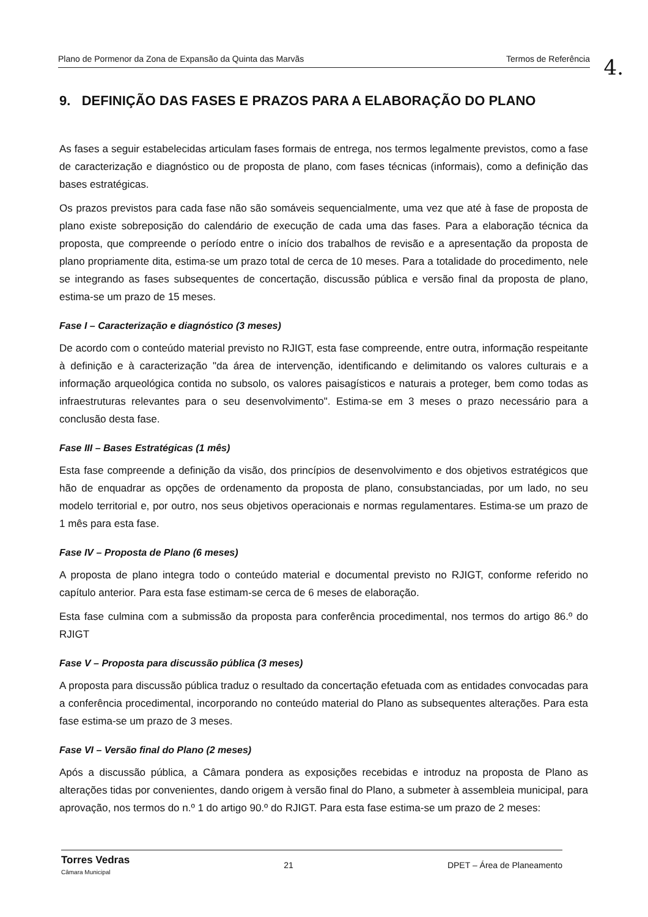Plano de Pormenor da Zona de Expansão da Quinta das Marvãs Termos de Referência 4.
9. DEFINIÇÃO DAS FASES E PRAZOS PARA A ELABORAÇÃO DO PLANO
As fases a seguir estabelecidas articulam fases formais de entrega, nos termos legalmente previstos, como a fase de caracterização e diagnóstico ou de proposta de plano, com fases técnicas (informais), como a definição das bases estratégicas.
Os prazos previstos para cada fase não são somáveis sequencialmente, uma vez que até à fase de proposta de plano existe sobreposição do calendário de execução de cada uma das fases. Para a elaboração técnica da proposta, que compreende o período entre o início dos trabalhos de revisão e a apresentação da proposta de plano propriamente dita, estima-se um prazo total de cerca de 10 meses. Para a totalidade do procedimento, nele se integrando as fases subsequentes de concertação, discussão pública e versão final da proposta de plano, estima-se um prazo de 15 meses.
Fase I – Caracterização e diagnóstico (3 meses)
De acordo com o conteúdo material previsto no RJIGT, esta fase compreende, entre outra, informação respeitante à definição e à caracterização "da área de intervenção, identificando e delimitando os valores culturais e a informação arqueológica contida no subsolo, os valores paisagísticos e naturais a proteger, bem como todas as infraestruturas relevantes para o seu desenvolvimento". Estima-se em 3 meses o prazo necessário para a conclusão desta fase.
Fase III – Bases Estratégicas (1 mês)
Esta fase compreende a definição da visão, dos princípios de desenvolvimento e dos objetivos estratégicos que hão de enquadrar as opções de ordenamento da proposta de plano, consubstanciadas, por um lado, no seu modelo territorial e, por outro, nos seus objetivos operacionais e normas regulamentares. Estima-se um prazo de 1 mês para esta fase.
Fase IV – Proposta de Plano (6 meses)
A proposta de plano integra todo o conteúdo material e documental previsto no RJIGT, conforme referido no capítulo anterior. Para esta fase estimam-se cerca de 6 meses de elaboração.
Esta fase culmina com a submissão da proposta para conferência procedimental, nos termos do artigo 86.º do RJIGT
Fase V – Proposta para discussão pública (3 meses)
A proposta para discussão pública traduz o resultado da concertação efetuada com as entidades convocadas para a conferência procedimental, incorporando no conteúdo material do Plano as subsequentes alterações. Para esta fase estima-se um prazo de 3 meses.
Fase VI – Versão final do Plano (2 meses)
Após a discussão pública, a Câmara pondera as exposições recebidas e introduz na proposta de Plano as alterações tidas por convenientes, dando origem à versão final do Plano, a submeter à assembleia municipal, para aprovação, nos termos do n.º 1 do artigo 90.º do RJIGT. Para esta fase estima-se um prazo de 2 meses:
Torres Vedras
Câmara Municipal 21 DPET – Área de Planeamento